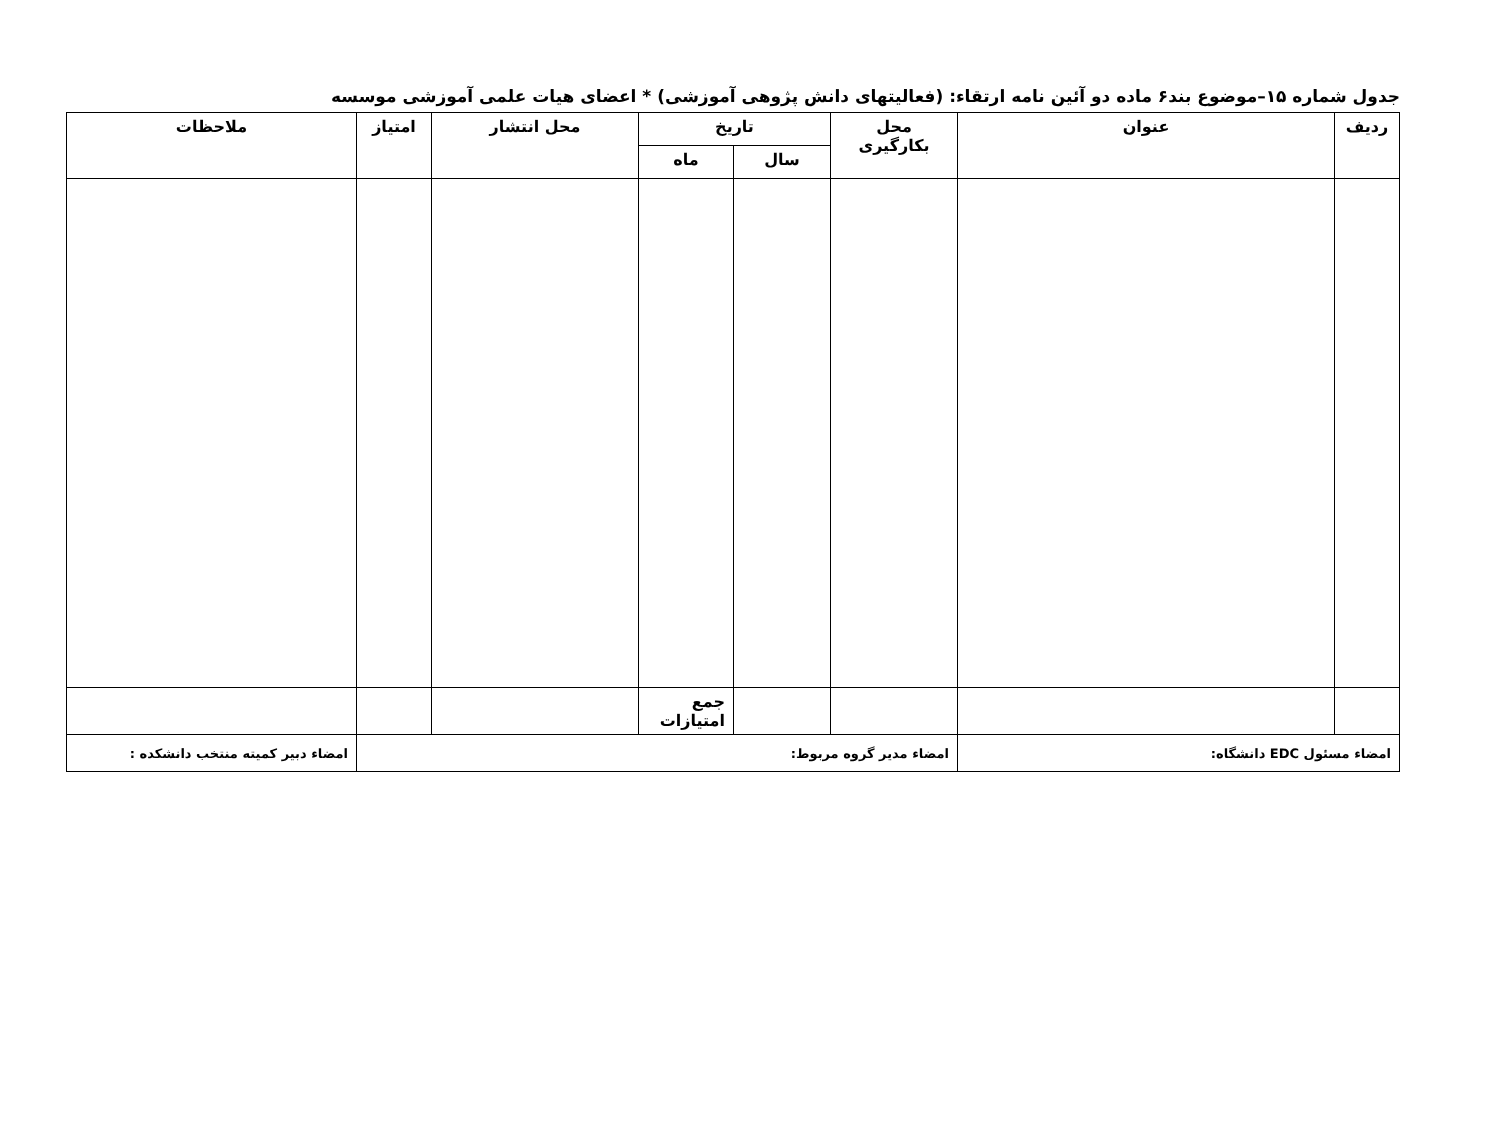جدول شماره ۱۵–موضوع بند۶ ماده دو آئین نامه ارتقاء: (فعالیتهای دانش پژوهی آموزشی) * اعضای هیات علمی آموزشی موسسه
| ردیف | عنوان | محل بکارگیری | تاریخ | | محل انتشار | امتیاز | ملاحظات |
| --- | --- | --- | --- | --- | --- | --- | --- |
| | | | سال | ماه | | | |
| | | | | جمع امتیازات | | | |
| امضاء مسئول EDC دانشگاه: | | امضاء مدیر گروه مربوط: | | | | | امضاء دبیر کمیته منتخب دانشکده : |